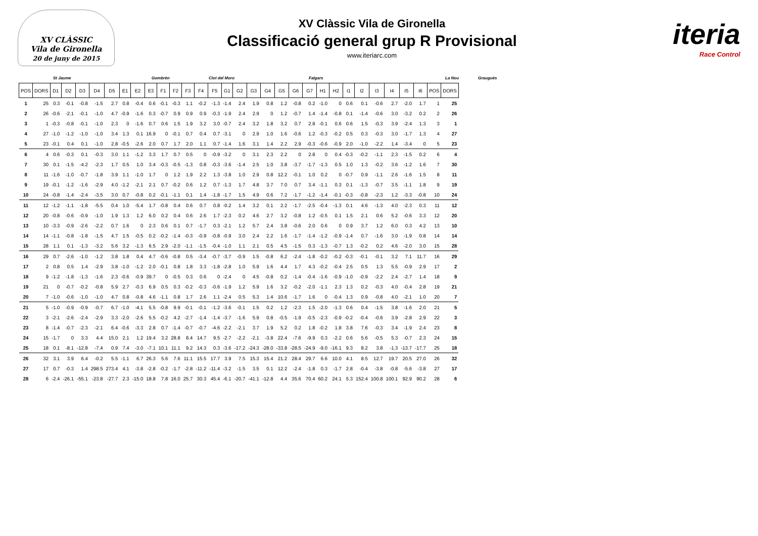XV CLÀSSIC
Vila de Gironella
20 de juny de 2015
XV Clàssic Vila de Gironella
Classificació general grup R Provisional
www.iteriarc.com
iteria
Race Control
St Jaume Gombrèn Clot del Moro Falgars La Nou Graugués
| POS | DORS | D1 | D2 | D3 | D4 | D5 | E1 | E2 | E3 | F1 | F2 | F3 | F4 | F5 | G1 | G2 | G3 | G4 | G5 | G6 | G7 | H1 | H2 | I1 | I2 | I3 | I4 | I5 | I6 | POS | DORS |
| --- | --- | --- | --- | --- | --- | --- | --- | --- | --- | --- | --- | --- | --- | --- | --- | --- | --- | --- | --- | --- | --- | --- | --- | --- | --- | --- | --- | --- | --- | --- | --- |
| 1 | 25 | 0.3 | -0.1 | -0.8 | -1.5 | 2.7 | 0.8 | -0.4 | 0.6 | -0.1 | -0.3 | 1.1 | -0.2 | -1.3 | -1.4 | 2.4 | 1.9 | 0.8 | 1.2 | -0.8 | 0.2 | -1.0 | 0 | 0.6 | 0.1 | -0.6 | 2.7 | -2.0 | 1.7 | 1 | 25 |
| 2 | 26 | -0.6 | -2.1 | -0.1 | -1.0 | 4.7 | -0.9 | -1.6 | 0.3 | -0.7 | 0.9 | 0.9 | 0.9 | -0.3 | -1.9 | 2.4 | 2.9 | 0 | 1.2 | -0.7 | 1.4 | -1.4 | -0.8 | 0.1 | -1.4 | -0.6 | 3.0 | -3.2 | 0.2 | 2 | 26 |
| 3 | 1 | -0.3 | -0.8 | -0.1 | -1.0 | 2.3 | 0 | -1.6 | 0.7 | 0.6 | 1.5 | 1.9 | 3.2 | 3.0 | -0.7 | 2.4 | 3.2 | 1.8 | 3.2 | 0.7 | 2.8 | -0.1 | 0.6 | 0.6 | 1.5 | -0.3 | 3.9 | -2.4 | 1.3 | 3 | 1 |
| 4 | 27 | -1.0 | -1.2 | -1.0 | -1.0 | 3.4 | 1.3 | 0.1 | 16.9 | 0 | -0.1 | 0.7 | 0.4 | 0.7 | -3.1 | 0 | 2.9 | 1.0 | 1.6 | -0.6 | 1.2 | -0.3 | -0.2 | 0.5 | 0.3 | -0.3 | 3.0 | -1.7 | 1.3 | 4 | 27 |
| 5 | 23 | -0.1 | 0.4 | 0.1 | -1.0 | 2.8 | -0.5 | -2.6 | 2.0 | 0.7 | 1.7 | 2.0 | 1.1 | 0.7 | -1.4 | 1.6 | 3.1 | 1.4 | 2.2 | 2.9 | -0.3 | -0.6 | -0.9 | 2.0 | -1.0 | -2.2 | 1.4 | -3.4 | 0 | 5 | 23 |
| 6 | 4 | 0.6 | -0.3 | 0.1 | -0.3 | 3.0 | 1.1 | -1.2 | 3.3 | 1.7 | 0.7 | 0.5 | 0 | -0.9 | -3.2 | 0 | 3.1 | 2.3 | 2.2 | 0 | 2.8 | 0 | 0.4 | -0.3 | -0.2 | -1.1 | 2.3 | -1.5 | 0.2 | 6 | 4 |
| 7 | 30 | 0.1 | -1.5 | -4.2 | -2.3 | 1.7 | 0.5 | 1.0 | 3.4 | -0.3 | -0.5 | -1.3 | 0.8 | -0.3 | -3.6 | -1.4 | 2.5 | 1.0 | 3.8 | -3.7 | -1.7 | -1.3 | 0.5 | 1.0 | 1.3 | -0.2 | 3.6 | -1.2 | 1.6 | 7 | 30 |
| 8 | 11 | -1.6 | -1.0 | -0.7 | -1.8 | 3.9 | 1.1 | -1.0 | 1.7 | 0 | 1.2 | 1.9 | 2.2 | 1.3 | -3.8 | 1.0 | 2.9 | 0.8 | 12.2 | -0.1 | 1.0 | 0.2 | 0 | -0.7 | 0.9 | -1.1 | 2.6 | -1.6 | 1.5 | 8 | 11 |
| 9 | 19 | -0.1 | -1.2 | -1.6 | -2.9 | 4.0 | -1.2 | -2.1 | 2.1 | 0.7 | -0.2 | 0.6 | 1.2 | 0.7 | -1.3 | 1.7 | 4.8 | 3.7 | 7.0 | 0.7 | 3.4 | -1.1 | 0.3 | 0.1 | -1.3 | -0.7 | 3.5 | -1.1 | 1.8 | 9 | 19 |
| 10 | 24 | -0.8 | -1.4 | -2.4 | -3.5 | 3.0 | 0.7 | -0.8 | 0.2 | -0.1 | -1.1 | 0.1 | 1.4 | -1.8 | -1.7 | 1.5 | 4.9 | 0.6 | 7.2 | -1.7 | -1.2 | -1.4 | -0.1 | -0.3 | -0.8 | -2.3 | 1.2 | -3.3 | -0.8 | 10 | 24 |
| 11 | 12 | -1.2 | -1.1 | -1.8 | -5.5 | 0.4 | 1.0 | -5.4 | 1.7 | -0.8 | 0.4 | 0.6 | 0.7 | 0.8 | -0.2 | 1.4 | 3.2 | 0.1 | 2.2 | -1.7 | -2.5 | -0.4 | -1.3 | 0.1 | 4.6 | -1.3 | 4.0 | -2.3 | 0.3 | 11 | 12 |
| 12 | 20 | -0.8 | -0.6 | -0.9 | -1.0 | 1.9 | 1.3 | 1.2 | 6.0 | 0.2 | 0.4 | 0.6 | 2.6 | 1.7 | -2.3 | 0.2 | 4.6 | 2.7 | 3.2 | -0.8 | 1.2 | -0.5 | 0.1 | 1.5 | 2.1 | 0.6 | 5.2 | -0.6 | 3.3 | 12 | 20 |
| 13 | 10 | -3.3 | -0.9 | -2.6 | -2.2 | 0.7 | 1.6 | 0 | 2.3 | 0.6 | 0.1 | 0.7 | -1.7 | 0.3 | -2.1 | 1.2 | 5.7 | 2.4 | 3.8 | -0.6 | 2.0 | 0.6 | 0 | 0.9 | 3.7 | 1.2 | 6.0 | 0.3 | 4.2 | 13 | 10 |
| 14 | 14 | -1.1 | -0.8 | -1.8 | -1.5 | 4.7 | 1.5 | -0.5 | 0.2 | -0.2 | -1.4 | -0.3 | -0.9 | -0.8 | -0.9 | 3.0 | 2.4 | 2.2 | 1.6 | -1.7 | -1.4 | -1.2 | -0.9 | -1.4 | 0.7 | -1.6 | 3.0 | -1.9 | 0.8 | 14 | 14 |
| 15 | 28 | 1.1 | 0.1 | -1.3 | -3.2 | 5.6 | 3.2 | -1.3 | 6.5 | 2.9 | -2.0 | -1.1 | -1.5 | -0.4 | -1.0 | 1.1 | 2.1 | 0.5 | 4.5 | -1.5 | 0.3 | -1.3 | -0.7 | 1.3 | -0.2 | 0.2 | 4.6 | -2.0 | 3.0 | 15 | 28 |
| 16 | 29 | 0.7 | -2.6 | -1.0 | -1.2 | 3.8 | 1.8 | 0.4 | 4.7 | -0.6 | -0.8 | 0.5 | -3.4 | -0.7 | -3.7 | -0.9 | 1.5 | -0.8 | 6.2 | -2.4 | -1.8 | -0.2 | -0.2 | -0.3 | -0.1 | -0.1 | 3.2 | 7.1 | 11.7 | 16 | 29 |
| 17 | 2 | 0.8 | 0.5 | 1.4 | -2.9 | 3.8 | -1.0 | -1.2 | 2.0 | -0.1 | 0.8 | 1.8 | 3.3 | -1.8 | -2.8 | 1.0 | 5.9 | 1.6 | 4.4 | 1.7 | 4.3 | -0.2 | -0.4 | 2.5 | 0.5 | 1.3 | 5.5 | -0.9 | 2.9 | 17 | 2 |
| 18 | 9 | -1.2 | -1.8 | -1.3 | -1.6 | 2.3 | -0.6 | -0.9 | 39.7 | 0 | -0.5 | 0.3 | 0.6 | 0 | -2.4 | 0 | 4.5 | -0.8 | 0.2 | -1.4 | -0.4 | -1.6 | -0.9 | -1.0 | -0.9 | -2.2 | 2.4 | -2.7 | 1.4 | 18 | 9 |
| 19 | 21 | 0 | -0.7 | -0.2 | -0.8 | 5.9 | 2.7 | -0.3 | 6.9 | 0.5 | 0.3 | -0.2 | -0.3 | -0.6 | -1.9 | 1.2 | 5.9 | 1.6 | 3.2 | -0.2 | -2.0 | -1.1 | 2.3 | 1.3 | 0.2 | -0.3 | 4.0 | -0.4 | 2.8 | 19 | 21 |
| 20 | 7 | -1.0 | -0.6 | -1.0 | -1.0 | 4.7 | 0.8 | -0.8 | 4.6 | -1.1 | 0.8 | 1.7 | 2.6 | 1.1 | -2.4 | 0.5 | 5.3 | 1.4 | 10.6 | -1.7 | 1.6 | 0 | -0.4 | 1.3 | 0.9 | -0.8 | 4.0 | -2.1 | 1.0 | 20 | 7 |
| 21 | 5 | -1.0 | -0.9 | -0.9 | -0.7 | 6.7 | -1.0 | -4.1 | 5.5 | -0.8 | 9.9 | -0.1 | -0.1 | -1.2 | -3.6 | -0.1 | 1.5 | 0.2 | 1.2 | -2.3 | 1.5 | -2.0 | -1.3 | 0.6 | 0.4 | -1.5 | 3.8 | -1.6 | 2.0 | 21 | 5 |
| 22 | 3 | -2.1 | -2.6 | -2.4 | -2.9 | 3.3 | -2.0 | -2.6 | 5.5 | -0.2 | 4.2 | -2.7 | -1.4 | -1.4 | -3.7 | -1.6 | 5.9 | 0.8 | -0.5 | -1.9 | -0.5 | -2.3 | -0.9 | -0.2 | -0.4 | -0.6 | 3.9 | -2.8 | 2.9 | 22 | 3 |
| 23 | 8 | -1.4 | -0.7 | -2.3 | -2.1 | 6.4 | -0.6 | -3.3 | 2.8 | 0.7 | -1.4 | -0.7 | -0.7 | -4.6 | -2.2 | -2.1 | 3.7 | 1.9 | 5.2 | 0.2 | 1.8 | -0.2 | 1.8 | 3.8 | 7.6 | -0.3 | 3.4 | -1.9 | 2.4 | 23 | 8 |
| 24 | 15 | -1.7 | 0 | 3.3 | 4.4 | 15.0 | 2.1 | 1.2 | 19.4 | 3.2 | 28.8 | 8.4 | 14.7 | 9.5 | -2.7 | -2.2 | -2.1 | -3.8 | 22.4 | -7.6 | -9.9 | 0.3 | -2.2 | 0.6 | 5.6 | -0.5 | 5.3 | -0.7 | 2.3 | 24 | 15 |
| 25 | 18 | 0.1 | -8.1 | -12.8 | -7.4 | 0.9 | 7.4 | -3.0 | -7.1 | 10.1 | 11.1 | 9.2 | 14.3 | 0.3 | -3.6 | -17.2 | -24.3 | -28.0 | -33.8 | -28.5 | -24.9 | -9.0 | -16.1 | 9.3 | 8.2 | 3.8 | -1.3 | -13.7 | -17.7 | 25 | 18 |
| 26 | 32 | 3.1 | 3.9 | 6.4 | -0.2 | 5.5 | -1.1 | 6.7 | 26.3 | 5.6 | 7.6 | 11.1 | 15.5 | 17.7 | 3.9 | 7.5 | 15.3 | 15.4 | 21.2 | 28.4 | 29.7 | 6.6 | 10.0 | 4.1 | 8.5 | 12.7 | 19.7 | 20.5 | 27.0 | 26 | 32 |
| 27 | 17 | 0.7 | -0.3 | 1.4 | 298.5 | 273.4 | 4.1 | -3.8 | -2.8 | -0.2 | -1.7 | -2.8 | -11.2 | -11.4 | -3.2 | -1.5 | 3.5 | 0.1 | 12.2 | -2.4 | -1.8 | 0.3 | -1.7 | 2.8 | -0.4 | -3.8 | -0.8 | -5.6 | -3.8 | 27 | 17 |
| 28 | 6 | -2.4 | -26.1 | -55.1 | -23.8 | -27.7 | 2.3 | -15.0 | 18.8 | 7.8 | 16.0 | 25.7 | 30.3 | 45.4 | -6.1 | -20.7 | -41.1 | -12.8 | 4.4 | 35.6 | 70.4 | 60.2 | 24.1 | 5.3 | 152.4 | 100.8 | 100.1 | 92.9 | 90.2 | 28 | 6 |